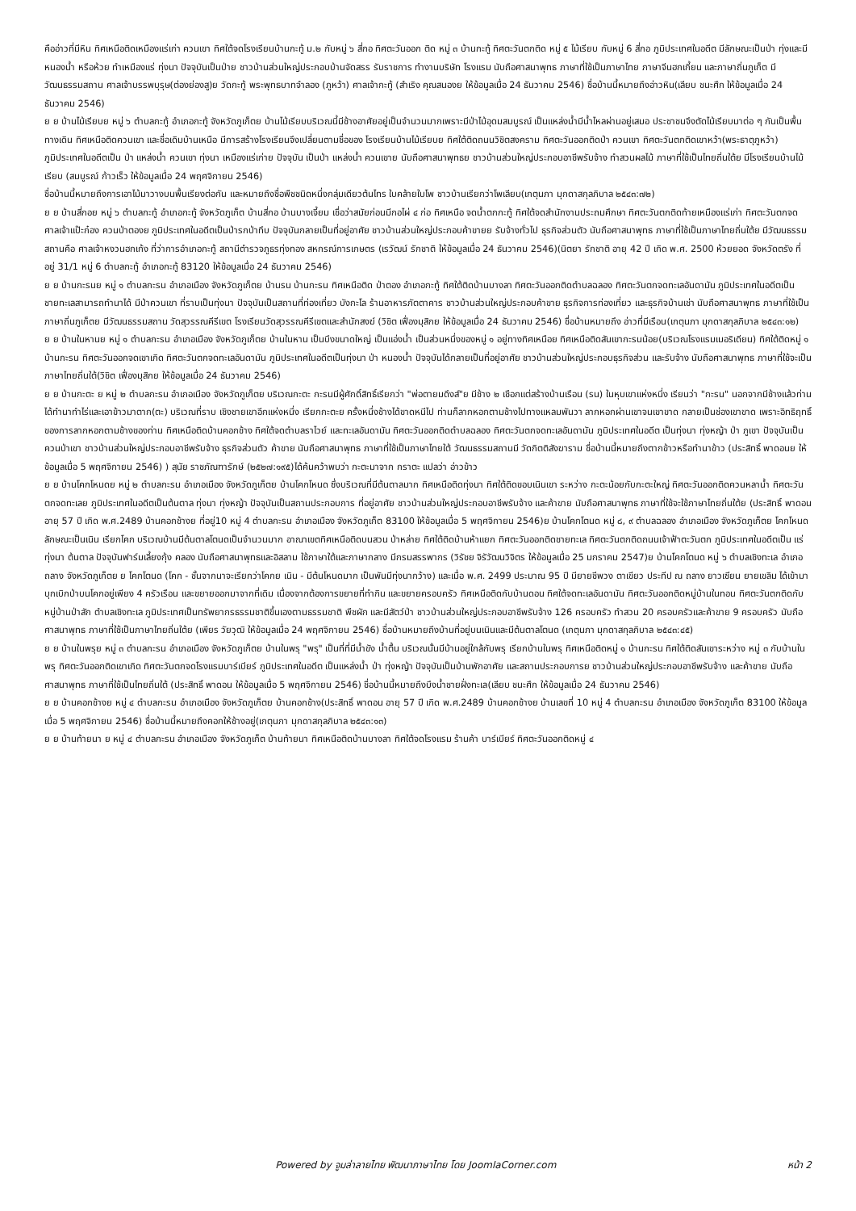คืออ่าวที่มีหิน ทิศเหนือติดเหมืองแร่เก่า ควนเขา ทิศใต้จดโรงเรียนบ้านกะทู้ ม.๒ กับหมู่ ๖ สี่กอ ทิศตะวันออก ติด หมู่ ๓ บ้านกะทู้ ทิศตะวันตกติด หมู่ ๕ ไม้เรียบ กับหมู่ 6 สี่กอ ภูมิประเทศในอดีต มีลักษณะเป็นป่า ทุ่งและมีหนองน้ำ หรือห้วย ทำเหมืองแร่ ทุ่งนา ปัจจุบันเป็นป่าย ชาวบ้านส่วนใหญ่ประกอบบ้านจัดสรร รับราชการ ทำงานบริษัท โรงแรม นับถือศาสนาพุทธ ภาษาที่ใช้เป็นภาษาไทย ภาษาจีนฮกเกี้ยน และภาษาถิ่นภูเก็ต มีวัฒนธรรมสถาน ศาลเจ้าบรรพบุรุษ(ต่องย่องสู)ย วัดกะทู้ พระพุทธบาทจำลอง (ภูหว้า) ศาลเจ้ากะทู้ (สำเริง คุณสนองย ให้ข้อมูลเมื่อ 24 ธันวาคม 2546) ชื่อบ้านนี้หมายถึงอ่าวหิน(เลียบ ชนะศึก ให้ข้อมูลเมื่อ 24 ธันวาคม 2546)
ย ย บ้านไม้เรียบย หมู่ ๖ ตำบลกะทู้ อำเภอกะทู้ จังหวัดภูเก็ตย บ้านไม้เรียบบริเวณนี้มีช้างอาศัยอยู่เป็นจำนวนมากเพราะมีป่าไม้อุดมสมบูรณ์ เป็นแหล่งน้ำมีน้ำไหลผ่านอยู่เสมอ ประชาชนจึงตัดไม้เรียบมาต่อ ๆ กันเป็นพื้นทางเดิน ทิศเหนือติดควนเขา และชื่อเดิมบ้านเหนือ มีการสร้างโรงเรียนจึงเปลี่ยนตามชื่อของ โรงเรียนบ้านไม้เรียบย ทิศใต้ติดถนนวิชิตสงคราม ทิศตะวันออกติดป่า ควนเขา ทิศตะวันตกติดเขาหว้า(พระธาตุภูหว้า) ภูมิประเทศในอดีตเป็น ป่า แหล่งน้ำ ควนเขา ทุ่งนา เหมืองแร่เก่าย ปัจจุบัน เป็นป่า แหล่งน้ำ ควนเขาย นับถือศาสนาพุทธย ชาวบ้านส่วนใหญ่ประกอบอาชีพรับจ้าง ทำสวนผลไม้ ภาษาที่ใช้เป็นไทยถิ่นใต้ย มีโรงเรียนบ้านไม้เรียบ (สมบูรณ์ ก้าวเร็ว ให้ข้อมูลเมื่อ 24 พฤศจิกายน 2546)
ชื่อบ้านนี้หมายถึงการเอาไม้มาวางบนพื้นเรียงต่อกัน และหมายถึงชื่อพืชชนิดหนึ่งกลุ่มเดียวต้นไทร ใบคล้ายใบโพ ชาวบ้านเรียกว่าโพเลียบ(เกตุนภา มุกดาสกุลภิบาล ๒๕๔๓:๗๒)
ย ย บ้านสี่กอย หมู่ ๖ ตำบลกะทู้ อำเภอกะทู้ จังหวัดภูเก็ต บ้านสี่กอ บ้านบางเจี้ยม เชื่อว่าสมัยก่อนมีกอไผ่ ๔ ก่อ ทิศเหนือ จดน้ำตกกะทู้ ทิศใต้จดสำนักงานประถมศึกษา ทิศตะวันตกติดท้ายเหมืองแร่เก่า ทิศตะวันตกจดศาลเจ้าแป๊ะก๋อง ควนป่าตองย ภูมิประเทศในอดีตเป็นป่ารกป่าทึบ ปัจจุบันกลายเป็นที่อยู่อาศัย ชาวบ้านส่วนใหญ่ประกอบค้าขายย รับจ้างทั่วไป ธุรกิจส่วนตัว นับถือศาสนาพุทธ ภาษาที่ใช้เป็นภาษาไทยถิ่นใต้ย มีวัฒนธรรมสถานคือ ศาลเจ้าหงวนฮกเก้ง ที่ว่าการอำเภอกะทู้ สถานีตำรวจภูธรทุ่งทอง สหกรณ์การเกษตร (เรวัฒน์ รักชาติ ให้ข้อมูลเมื่อ 24 ธันวาคม 2546)(นิตยา รักชาติ อายุ 42 ปี เกิด พ.ศ. 2500 ห้วยยอด จังหวัดตรัง ที่อยู่ 31/1 หมู่ 6 ตำบลกะทู้ อำเภอกะทู้ 83120 ให้ข้อมูลเมื่อ 24 ธันวาคม 2546)
ย ย บ้านกะรนย หมู่ ๑ ตำบลกะรน อำเภอเมือง จังหวัดภูเก็ตย บ้านรน บ้านกะรน ทิศเหนือติด ป่าตอง อำเภอกะทู้ ทิศใต้ติดบ้านบางลา ทิศตะวันออกติดตำบลฉลอง ทิศตะวันตกจดทะเลอันดามัน ภูมิประเทศในอดีตเป็นชายทะเลสามารถทำนาได้ มีป่าควนเขา ที่ราบเป็นทุ่งนา ปัจจุบันเป็นสถานที่ท่องเที่ยว บังกะโล ร้านอาหารภัตตาคาร ชาวบ้านส่วนใหญ่ประกอบค้าขาย ธุรกิจการท่องเที่ยว และธุรกิจบ้านเช่า นับถือศาสนาพุทธ ภาษาที่ใช้เป็นภาษาถิ่นภูเก็ตย มีวัฒนธรรมสถาน วัดสุวรรณคีรีเขต โรงเรียนวัดสุวรรณคีรีเขตและสำนักสงฆ์ (วิชิต เฟื่องมุสิกย ให้ข้อมูลเมื่อ 24 ธันวาคม 2546) ชื่อบ้านหมายถึง อ่าวที่มีเรือน(เกตุนภา มุกดาสกุลภิบาล ๒๕๔๓:๑๒)
ย ย บ้านในหานย หมู่ ๑ ตำบลกะรน อำเภอเมือง จังหวัดภูเก็ตย บ้านในหาน เป็นบึงขนาดใหญ่ เป็นแอ่งน้ำ เป็นส่วนหนึ่งของหมู่ ๑ อยู่ทางทิศเหนือย ทิศเหนือติดสันเขากะรนน้อย(บริเวณโรงแรมเมอริเดียน) ทิศใต้ติดหมู่ ๑ บ้านกะรน ทิศตะวันออกจดเขาเกิด ทิศตะวันตกจดทะเลอันดามัน ภูมิประเทศในอดีตเป็นทุ่งนา ป่า หนองน้ำ ปัจจุบันได้กลายเป็นที่อยู่อาศัย ชาวบ้านส่วนใหญ่ประกอบธุรกิจส่วน และรับจ้าง นับถือศาสนาพุทธ ภาษาที่ใช้จะเป็นภาษาไทยถิ่นใต้(วิชิต เฟื่องมุสิกย ให้ข้อมูลเมื่อ 24 ธันวาคม 2546)
ย ย บ้านกะตะ ย หมู่ ๒ ตำบลกะรน อำเภอเมือง จังหวัดภูเก็ตย บริเวณกะตะ กะรนมีผู้ศักดิ์สิทธิ์เรียกว่า "พ่อตายมดึงส์"ย มีช้าง ๒ เชือกแต่สร้างบ้านเรือน (รน) ในหุบเขาแห่งหนึ่ง เรียนว่า "กะรน" นอกจากมีช้างแล้วท่านได้ทำนาทำไร่และเอาข้าวมาตาก(ตะ) บริเวณที่ราบ เชิงชายเขาอีกแห่งหนึ่ง เรียกกะตะย ครั้งหนึ่งช้างได้ขาดหนีไป ท่านก็ลากหอกตามช้างไปทางแหลมพันวา ลากหอกผ่านเขาจนเขาขาด กลายเป็นช่องเขาขาด เพราะอิทธิฤทธิ์ของการลากหอกตามช้างของท่าน ทิศเหนือติดบ้านคอกช้าง ทิศใต้จดตำบลราไวย์ และทะเลอันดามัน ทิศตะวันออกติดตำบลฉลอง ทิศตะวันตกจดทะเลอันดามัน ภูมิประเทศในอดีต เป็นทุ่งนา ทุ่งหญ้า ป่า ภูเขา ปัจจุบันเป็นควนป่าเขา ชาวบ้านส่วนใหญ่ประกอบอาชีพรับจ้าง ธุรกิจส่วนตัว ค้าขาย นับถือศาสนาพุทธ ภาษาที่ใช้เป็นภาษาไทยใต้ วัฒนธรรมสถานมี วัดกิตติสังฆาราม ชื่อบ้านนี้หมายถึงตากข้าวหรือทำนาข้าว (ประสิทธิ์ พาดอนย ให้ข้อมูลเมื่อ 5 พฤศจิกายน 2546) ) สุนัย ราชภัณฑารักษ์ (๒๕๒๗:๑๙๕)ได้ค้นคว้าพบว่า กะตะมาจาก กราตะ แปลว่า อ่าวข้าว
ย ย บ้านโคกโหนดย หมู่ ๒ ตำบลกะรน อำเภอเมือง จังหวัดภูเก็ตย บ้านโคกโหนด ซึ่งบริเวณที่มีต้นตาลมาก ทิศเหนือติดทุ่งนา ทิศใต้ติดขอบเนินเขา ระหว่าง กะตะน้อยกับกะตะใหญ่ ทิศตะวันออกติดควนหลาน้ำ ทิศตะวันตกจดทะเลย ภูมิประเทศในอดีตเป็นต้นตาล ทุ่งนา ทุ่งหญ้า ปัจจุบันเป็นสถานประกอบการ ที่อยู่อาศัย ชาวบ้านส่วนใหญ่ประกอบอาชีพรับจ้าง และค้าขาย นับถือศาสนาพุทธ ภาษาที่ใช้จะใช้ภาษาไทยถิ่นใต้ย (ประสิทธิ์ พาดอน อายุ 57 ปี เกิด พ.ศ.2489 บ้านคอกช้างย ที่อยู่10 หมู่ 4 ตำบลกะรน อำเภอเมือง จังหวัดภูเก็ต 83100 ให้ข้อมูลเมื่อ 5 พฤศจิกายน 2546)ย บ้านโคกโตนด หมู่ ๘, ๙ ตำบลฉลอง อำเภอเมือง จังหวัดภูเก็ตย โคกโหนด ลักษณะเป็นเนิน เรียกโคก บริเวณบ้านมีต้นตาลโตนดเป็นจำนวนมาก อาณาเขตทิศเหนือติดบนสวน ป่าหล่าย ทิศใต้ติดบ้านห้าแยก ทิศตะวันออกติดชายทะเล ทิศตะวันตกติดถนนเจ้าฟ้าตะวันตก ภูมิประเทศในอดีตเป็น แร่ ทุ่งนา ต้นตาล ปัจจุบันฟาร์มเลี้ยงกุ้ง คลอง นับถือศาสนาพุทธและอิสลาม ใช้ภาษาใต้และภาษากลาง มีกรมสรรพากร (วิรัชย จิรัวัฒนวิจิตร ให้ข้อมูลเมื่อ 25 มกราคม 2547)ย บ้านโคกโตนด หมู่ ๖ ตำบลเชิงทะเล อำเภอถลาง จังหวัดภูเก็ตย ย โคกโตนด (โคก - ชั้นจากนาจะเรียกว่าโคกย เนิน - มีต้นโหนดมาก เป็นพันมีทุ่งนากว้าง) และเมื่อ พ.ศ. 2499 ประมาณ 95 ปี มียายชีพวง ตาเขียว ประทีป ณ ถลาง ยาวเซียน ยายเขลิม ได้เข้ามาบุกเบิกป่าบนโคกอยู่เพียง 4 ครัวเรือน และขยายออกมาจากที่เดิม เนื่องจากต้องการขยายที่ทำกิน และขยายครอบครัว ทิศเหนือติดกับบ้านดอน ทิศใต้จดทะเลอันดามัน ทิศตะวันออกติดหมู่บ้านในทอน ทิศตะวันตกติดกับหมู่บ้านป่าสัก ตำบลเชิงทะเล ภูมิประเทศเป็นทรัพยากรธรรมชาติขึ้นเองตามธรรมชาติ พืชผัก และมีสัตว์ป่า ชาวบ้านส่วนใหญ่ประกอบอาชีพรับจ้าง 126 ครอบครัว ทำสวน 20 ครอบครัวและค้าขาย 9 ครอบครัว นับถือศาสนาพุทธ ภาษาที่ใช้เป็นภาษาไทยถิ่นใต้ย (เพียร วัยวุฒิ ให้ข้อมูลเมื่อ 24 พฤศจิกายน 2546) ชื่อบ้านหมายถึงบ้านที่อยู่บนเนินและมีต้นตาลโตนด (เกตุนภา มุกดาสกุลภิบาล ๒๕๔๓:๔๕)
ย ย บ้านในพรุย หมู่ ๓ ตำบลกะรน อำเภอเมือง จังหวัดภูเก็ตย บ้านในพรุ "พรุ" เป็นที่ที่มีน้ำขัง น้ำตื้น บริเวณนั้นมีบ้านอยู่ใกล้กับพรุ เรียกบ้านในพรุ ทิศเหนือติดหมู่ ๑ บ้านกะรน ทิศใต้ติดสันเขาระหว่าง หมู่ ๓ กับบ้านในพรุ ทิศตะวันออกติดเขาเกิด ทิศตะวันตกจดโรงแรมบาร์เบียร์ ภูมิประเทศในอดีต เป็นแหล่งน้ำ ป่า ทุ่งหญ้า ปัจจุบันเป็นบ้านพักอาศัย และสถานประกอบการย ชาวบ้านส่วนใหญ่ประกอบอาชีพรับจ้าง และค้าขาย นับถือศาสนาพุทธ ภาษาที่ใช้เป็นไทยถิ่นใต้ (ประสิทธิ์ พาดอน ให้ข้อมูลเมื่อ 5 พฤศจิกายน 2546) ชื่อบ้านนี้หมายถึงบึงน้ำชายฝั่งทะเล(เลียบ ชนะศึก ให้ข้อมูลเมื่อ 24 ธันวาคม 2546)
ย ย บ้านคอกช้างย หมู่ ๔ ตำบลกะรน อำเภอเมือง จังหวัดภูเก็ตย บ้านคอกช้าง(ประสิทธิ์ พาดอน อายุ 57 ปี เกิด พ.ศ.2489 บ้านคอกช้างย บ้านเลขที่ 10 หมู่ 4 ตำบลกะรน อำเภอเมือง จังหวัดภูเก็ต 83100 ให้ข้อมูลเมื่อ 5 พฤศจิกายน 2546) ชื่อบ้านนี้หมายถึงคอกให้ช้างอยู่(เกตุนภา มุกดาสกุลภิบาล ๒๕๔๓:๑๓)
ย ย บ้านท้ายนา ย หมู่ ๔ ตำบลกะรน อำเภอเมือง จังหวัดภูเก็ต บ้านท้ายนา ทิศเหนือติดบ้านบางลา ทิศใต้จดโรงแรม ร้านค้า บาร์เบียร์ ทิศตะวันออกติดหมู่ ๔
Powered by จูมล่าลายไทย พัฒนาภาษาไทย โดย JoomlaCorner.com หน้า 2